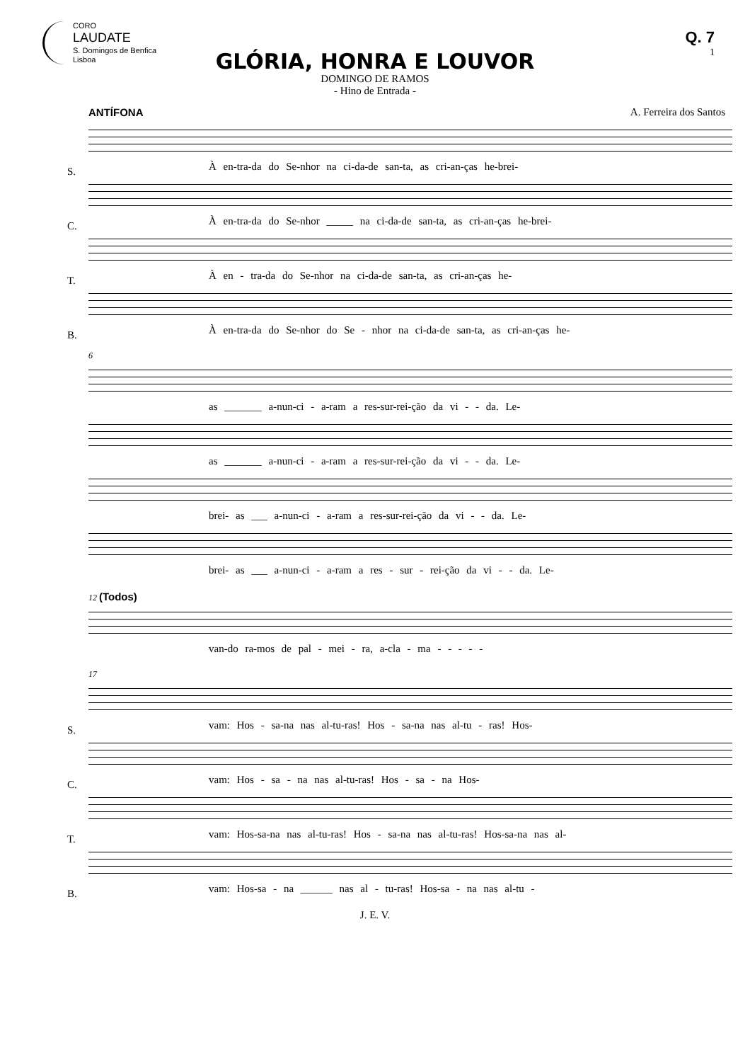CORO
LAUDATE
S. Domingos de Benfica
Lisboa
Q. 7
1
GLÓRIA, HONRA E LOUVOR
DOMINGO DE RAMOS
- Hino de Entrada -
ANTÍFONA A. Ferreira dos Santos
S.
À en-tra-da do Se-nhor na ci-da-de san-ta, as cri-an-ças he-brei-
C.
À en-tra-da do Se-nhor _____ na ci-da-de san-ta, as cri-an-ças he-brei-
T.
À en - tra-da do Se-nhor na ci-da-de san-ta, as cri-an-ças he-
B.
À en-tra-da do Se-nhor do Se - nhor na ci-da-de san-ta, as cri-an-ças he-
6
as _______ a-nun-ci - a-ram a res-sur-rei-ção da vi - - da. Le-
as _______ a-nun-ci - a-ram a res-sur-rei-ção da vi - - da. Le-
brei- as ___ a-nun-ci - a-ram a res-sur-rei-ção da vi - - da. Le-
brei- as ___ a-nun-ci - a-ram a res - sur - rei-ção da vi - - da. Le-
12 (Todos)
van-do ra-mos de pal - mei - ra, a-cla - ma - - - - -
17
S.
vam: Hos - sa-na nas al-tu-ras! Hos - sa-na nas al-tu - ras! Hos-
C.
vam: Hos - sa - na nas al-tu-ras! Hos - sa - na Hos-
T.
vam: Hos-sa-na nas al-tu-ras! Hos - sa-na nas al-tu-ras! Hos-sa-na nas al-
B.
vam: Hos-sa - na ______ nas al - tu-ras! Hos-sa - na nas al-tu -
J. E. V.